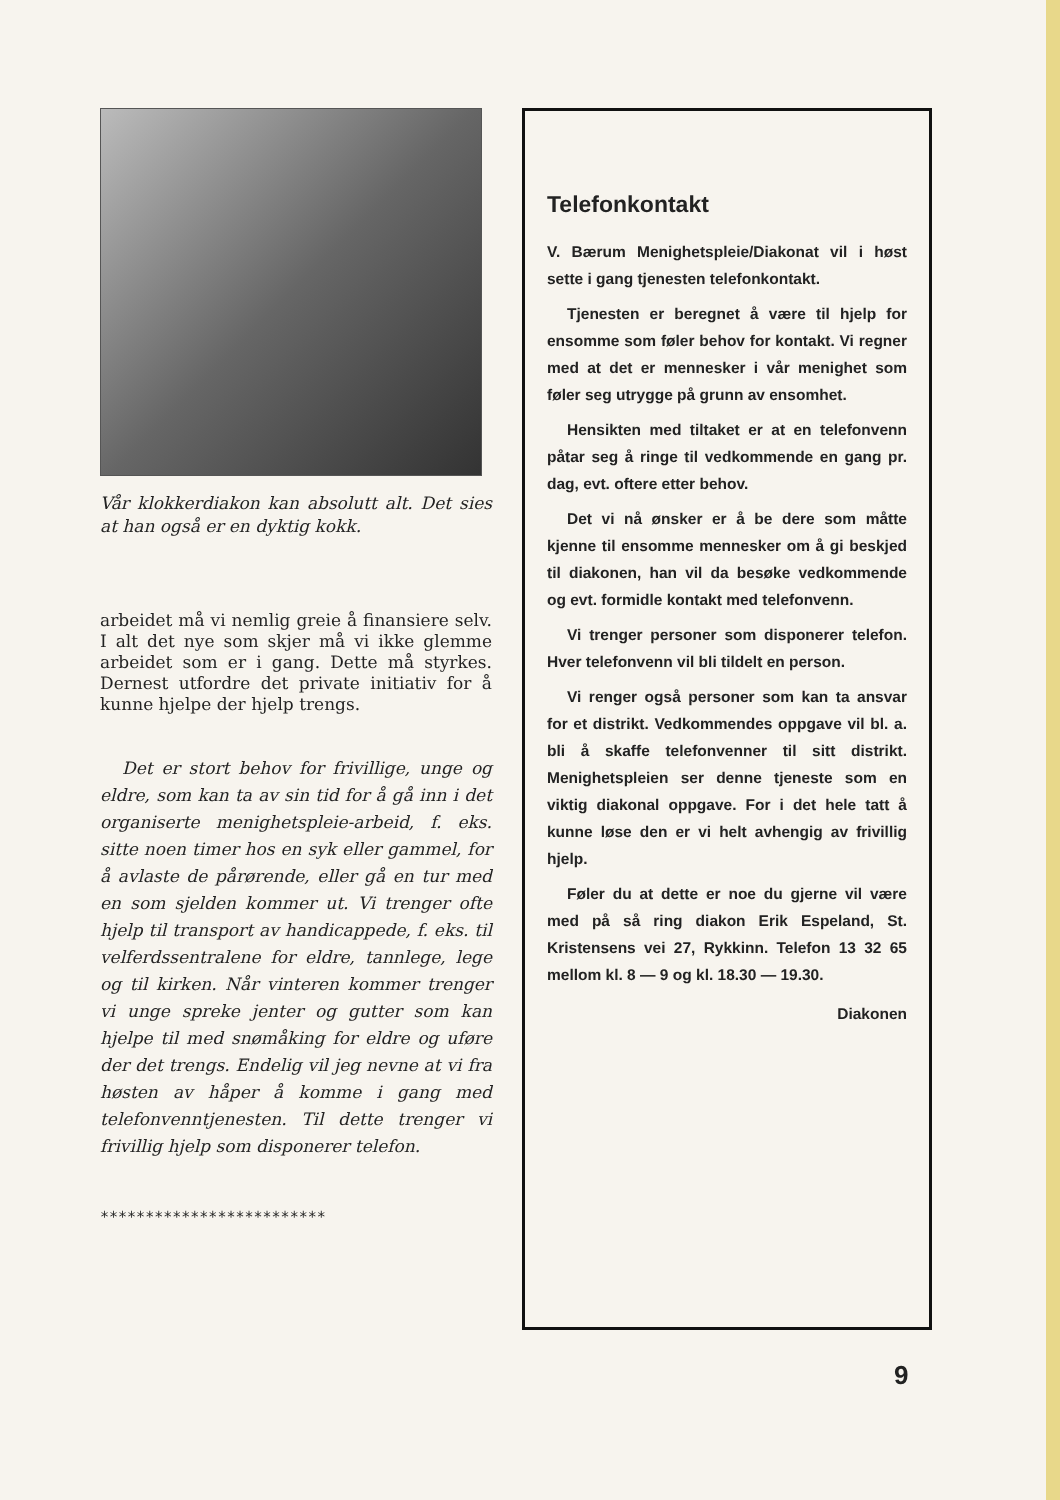Vår klokkerdiakon kan absolutt alt. Det sies at han også er en dyktig kokk.
arbeidet må vi nemlig greie å finansiere selv. I alt det nye som skjer må vi ikke glemme arbeidet som er i gang. Dette må styrkes. Dernest utfordre det private initiativ for å kunne hjelpe der hjelp trengs.
Det er stort behov for frivillige, unge og eldre, som kan ta av sin tid for å gå inn i det organiserte menighetspleie-arbeid, f. eks. sitte noen timer hos en syk eller gammel, for å avlaste de pårørende, eller gå en tur med en som sjelden kommer ut. Vi trenger ofte hjelp til transport av handicappede, f. eks. til velferdssentralene for eldre, tannlege, lege og til kirken. Når vinteren kommer trenger vi unge spreke jenter og gutter som kan hjelpe til med snømåking for eldre og uføre der det trengs. Endelig vil jeg nevne at vi fra høsten av håper å komme i gang med telefonvenntjenesten. Til dette trenger vi frivillig hjelp som disponerer telefon.
*************************
Telefonkontakt
V. Bærum Menighetspleie/Diakonat vil i høst sette i gang tjenesten telefonkontakt.
Tjenesten er beregnet å være til hjelp for ensomme som føler behov for kontakt. Vi regner med at det er mennesker i vår menighet som føler seg utrygge på grunn av ensomhet.
Hensikten med tiltaket er at en telefonvenn påtar seg å ringe til vedkommende en gang pr. dag, evt. oftere etter behov.
Det vi nå ønsker er å be dere som måtte kjenne til ensomme mennesker om å gi beskjed til diakonen, han vil da besøke vedkommende og evt. formidle kontakt med telefonvenn.
Vi trenger personer som disponerer telefon. Hver telefonvenn vil bli tildelt en person.
Vi renger også personer som kan ta ansvar for et distrikt. Vedkommendes oppgave vil bl. a. bli å skaffe telefonvenner til sitt distrikt. Menighetspleien ser denne tjeneste som en viktig diakonal oppgave. For i det hele tatt å kunne løse den er vi helt avhengig av frivillig hjelp.
Føler du at dette er noe du gjerne vil være med på så ring diakon Erik Espeland, St. Kristensens vei 27, Rykkinn. Telefon 13 32 65 mellom kl. 8 — 9 og kl. 18.30 — 19.30.
Diakonen
9